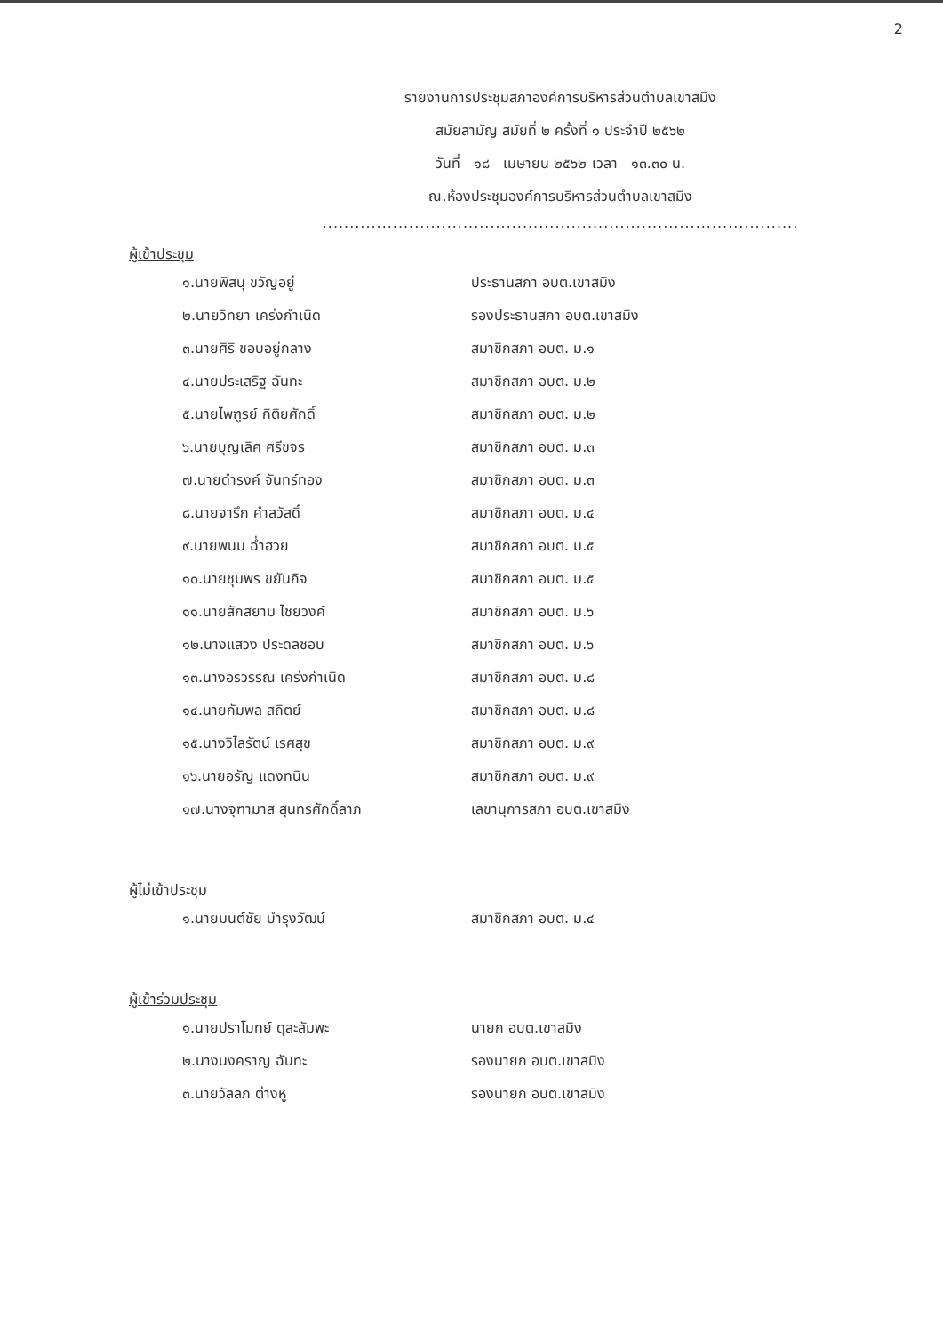2
รายงานการประชุมสภาองค์การบริหารส่วนตำบลเขาสมิง
สมัยสามัญ สมัยที่ ๒ ครั้งที่ ๑ ประจำปี ๒๕๖๒
วันที่ ๑๘ เมษายน ๒๕๖๒ เวลา ๑๓.๓๐ น.
ณ.ห้องประชุมองค์การบริหารส่วนตำบลเขาสมิง
........................................................................................
ผู้เข้าประชุม
| ๑.นายพิสนุ ขวัญอยู่ | ประธานสภา อบต.เขาสมิง |
| ๒.นายวิทยา เคร่งกำเนิด | รองประธานสภา อบต.เขาสมิง |
| ๓.นายศิริ ชอบอยู่กลาง | สมาชิกสภา อบต. ม.๑ |
| ๔.นายประเสริฐ ฉันทะ | สมาชิกสภา อบต. ม.๒ |
| ๕.นายไพฑูรย์ กิติยศักดิ์ | สมาชิกสภา อบต. ม.๒ |
| ๖.นายบุญเลิศ ศรีขจร | สมาชิกสภา อบต. ม.๓ |
| ๗.นายดำรงค์ จันทร์ทอง | สมาชิกสภา อบต. ม.๓ |
| ๘.นายจารึก คำสวัสดิ์ | สมาชิกสภา อบต. ม.๔ |
| ๙.นายพนม ฉ่ำฮวย | สมาชิกสภา อบต. ม.๕ |
| ๑๐.นายชุมพร ขยันกิจ | สมาชิกสภา อบต. ม.๕ |
| ๑๑.นายสักสยาม ไชยวงค์ | สมาชิกสภา อบต. ม.๖ |
| ๑๒.นางแสวง ประดลชอบ | สมาชิกสภา อบต. ม.๖ |
| ๑๓.นางอรวรรณ เคร่งกำเนิด | สมาชิกสภา อบต. ม.๘ |
| ๑๔.นายกัมพล สถิตย์ | สมาชิกสภา อบต. ม.๘ |
| ๑๕.นางวิไลรัตน์ เรศสุข | สมาชิกสภา อบต. ม.๙ |
| ๑๖.นายอรัญ แดงทนิน | สมาชิกสภา อบต. ม.๙ |
| ๑๗.นางจุฑามาส สุนทรศักดิ์ลาภ | เลขานุการสภา อบต.เขาสมิง |
ผู้ไม่เข้าประชุม
| ๑.นายมนต์ชัย บำรุงวัฒน์ | สมาชิกสภา อบต. ม.๔ |
ผู้เข้าร่วมประชุม
| ๑.นายปราโมทย์ ดุละลัมพะ | นายก อบต.เขาสมิง |
| ๒.นางนงคราญ ฉันทะ | รองนายก อบต.เขาสมิง |
| ๓.นายวัลลภ ต่างหู | รองนายก อบต.เขาสมิง |